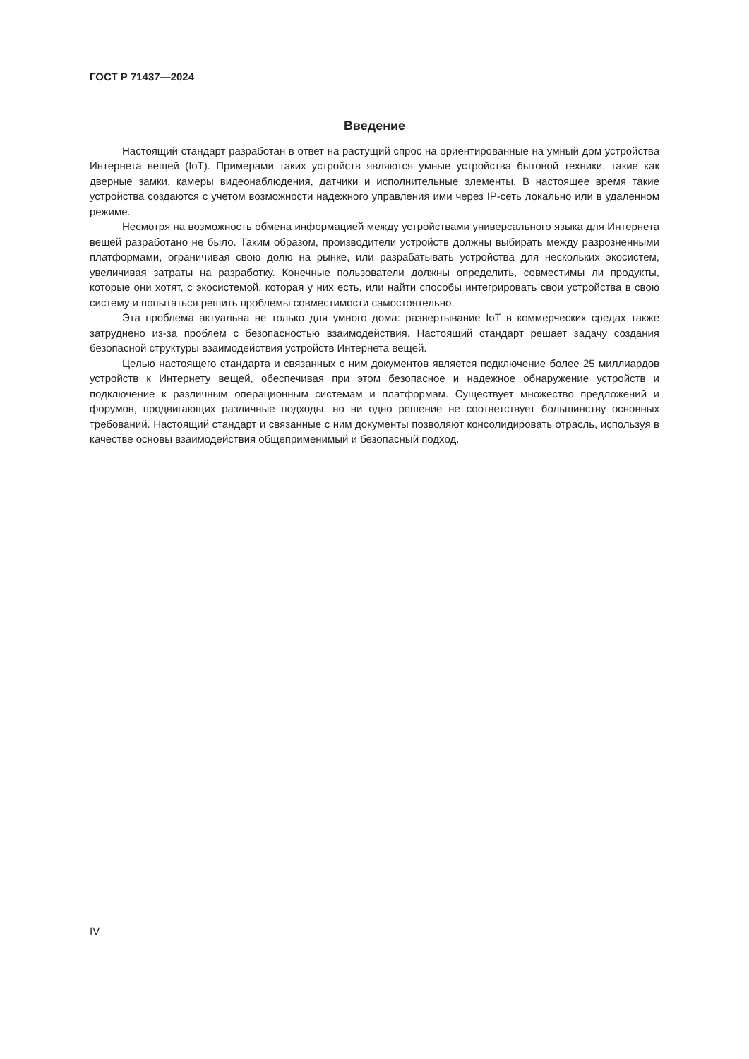ГОСТ Р 71437—2024
Введение
Настоящий стандарт разработан в ответ на растущий спрос на ориентированные на умный дом устройства Интернета вещей (IoT). Примерами таких устройств являются умные устройства бытовой техники, такие как дверные замки, камеры видеонаблюдения, датчики и исполнительные элементы. В настоящее время такие устройства создаются с учетом возможности надежного управления ими через IP-сеть локально или в удаленном режиме.
Несмотря на возможность обмена информацией между устройствами универсального языка для Интернета вещей разработано не было. Таким образом, производители устройств должны выбирать между разрозненными платформами, ограничивая свою долю на рынке, или разрабатывать устройства для нескольких экосистем, увеличивая затраты на разработку. Конечные пользователи должны определить, совместимы ли продукты, которые они хотят, с экосистемой, которая у них есть, или найти способы интегрировать свои устройства в свою систему и попытаться решить проблемы совместимости самостоятельно.
Эта проблема актуальна не только для умного дома: развертывание IoT в коммерческих средах также затруднено из-за проблем с безопасностью взаимодействия. Настоящий стандарт решает задачу создания безопасной структуры взаимодействия устройств Интернета вещей.
Целью настоящего стандарта и связанных с ним документов является подключение более 25 миллиардов устройств к Интернету вещей, обеспечивая при этом безопасное и надежное обнаружение устройств и подключение к различным операционным системам и платформам. Существует множество предложений и форумов, продвигающих различные подходы, но ни одно решение не соответствует большинству основных требований. Настоящий стандарт и связанные с ним документы позволяют консолидировать отрасль, используя в качестве основы взаимодействия общеприменимый и безопасный подход.
IV